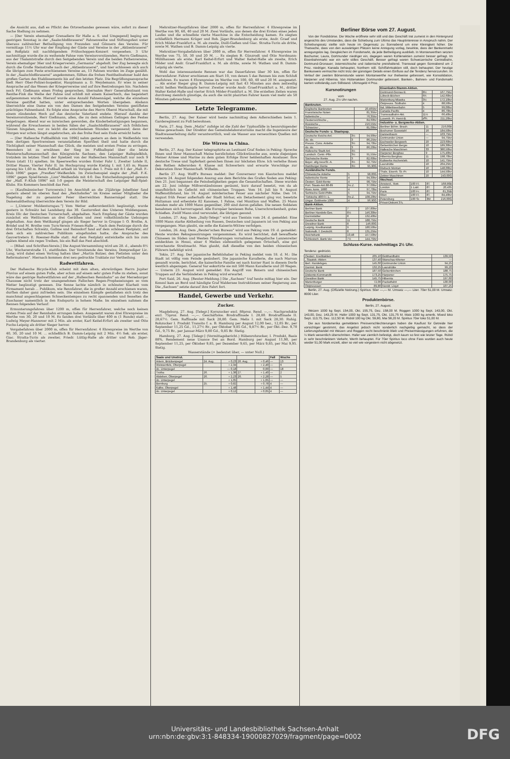die Ansicht aus, daß es Pflicht des Ortsverbandes gewesen wäre, sofort zu dieser Sache Stellung zu nehmen.
— [Der Verein ehemaliger Grenadiere für Halle a. S. und Umgegend] beging am gestrigen Sonntag in der „Saalschloßbrauerei“ Fahnenweihe und Stiftungsfest unter überaus zahlreicher Betheiligung von Freunden und Gönnern des Vereins. Für vormittags 11½ Uhr war der Empfang der Gäste und Vereine in der „Aktienbrauerei“ am Roßplatz mit nachfolgendem Frühschoppen-Konzert vorgesehen. 3 Uhr nachmittags wurde die zu weihende Fahne vom Vereinsvorsitzenden, Herrn Gießmann, aus der Thalamtstraße durch den festgebenden Verein und die beiden Pathenvereine, Verein ehemaliger 36er und Kriegerverein „Germania“ abgeholt. Der Zug bewegte sich durch die Große Steinstraße nach der „Aktienbrauerei“, und hier schlossen sich auch die übrigen zum Feste erschienenen Vereine an, 13 Fahnen wurden im Zuge gezählt. In der „Saalschloßbrauerei“ angekommen, füllten die frohen Festtheilnehmer bald den großen Garten des Etablissements bis auf den letzten Platz. Die Begrüßungsansprache hielt Herr Ober-Polizei-Inspektor, Hauptmann a. D. Weydemann. Er wies in seiner Ansprache auf das Wesen der Kriegervereine und auf ihre Bestrebungen hin. Nachdem noch Frl. Gießmann einen Prolog gesprochen, übernahm Herr Generalleutnant von Renthe-Fink die Weihe der Fahne und schloß mit einem Kaiserhoch, das begeistert aufgenommen wurde. Hierauf wurde eine Anzahl Fahnennägel, welche die einzelnen Vereine gestiftet hatten, unter entsprechenden Worten übergeben. Alsdann überreichte eine Dame ein von den Damen des festgebenden Vereins gestiftetes prächtiges Fahnenband. Es folgte eine Ansprache des Herrn Oberst Marschall, die mit einem zündenden Hoch auf das deutsche Vaterland endete. Hierauf dankte der Vereinsvorsitzende, Herr Gießmann, allen, die zu dem schönen Gelingen des Festes beigetragen. Abend war es inzwischen geworden, die Kinderbelustigungen begannen, während die Erwachsenen in beiden Sälen der „Saalschloßbrauerei“ sich fröhlichen Tänzen hingaben, nur zu leicht die entschiedenen Stunden vergessend; denn der Morgen war schon längst angebrochen, als das frohe Fest sein Ende erreicht hatte.
— [Der Hallesche Fußballklub von 1896] nahm gestern an dem in Weißenfels von dem dortigen Sportvereinen veranstalteten Sportfest theil und hatte durch die Tüchtigkeit seiner Mannschaft das Glück, die meisten und ersten Preise zu erringen. Besonders ist zu erwähnen der Sieg im Fußballspiel über die letzte Meisterschaftsmannschaft des Königreichs Sachsen, den Leipziger Ballspielklub, trotzdem im letzten Theil der Spielzeit von der Halleschen Mannschaft nur noch 9 Mann (statt 11) spielten. Im Speerwerfen wurden Erster Fahr I, Zweiter Lohde II, Dritter Haase, Vierter Fahr II. Im Hochsprung wurde Kietzig I. mit 1,65 m; Haase sprang bis 1,60 m. Beim Fußball erhielt im Vorspiel den 1. Preis mit 8:1 der „Hall. F.-Klub 1896“ gegen „Preußen“-Weißenfels. Im Zwischenspiel siegte der „Hall. F.-K. 1896“ gegen Spiel-Verein „Lion“-Weißenfels mit 4:0. Das Entscheidungsspiel gewann der „Hall. F.-Klub 1896“ mit 1:0 gegen die Meisterschaft des Leipziger Ball-Spiel-Klubs. Ein Kommers beschloß das Fest.
— [Kaufmännischer Turnverein.] Im Anschluß an die 25jährige Jubelfeier fand gestern abend im oberen Saal des „Reichshofes“ im Kreise seiner Mitglieder die Nagelung der zu genannter Feier überreichten Bannernägel statt. Die Damenabtheilung überreichte dem Verein ihr Bild.
— [„Unterer Muldenturngau.“] Vom Wetter außerordentlich begünstigt, wurde gestern in Schwätz bei Landsberg das 30. Gauturnfest des Unteren Muldengaues, Kreis IIIc der Deutschen Turnerschaft, abgehalten. Nach Empfang der Gäste wurden zunächst ein Wettturnen an drei Geräthen und zwei volksthümliche Uebungen abgehalten. Aus dem Wettkampf gingen als Sieger hervor in Gruppe I: O. Brothe, A. Brödel und M. Brothe vom Turn-Verein Friesen-Halle ... Nach dem Festzuge durch die drei Ortschaften Schwätz, Gollme und Reinsdorf fand auf dem schönen Festplatz, auf dem sich ein zahlreiches Publikum eingefunden hatte, die Ansprache des Gauvertreters E. Roesner-Halle statt. Auf dem Festplatz entwickelte sich bis zum späten Abend ein reges Treiben, bis ein Ball das Fest abschloß.
— [Bibel- und Schriften-Verein.] Die August-Versammlung wird am 28. d., abends 8½ Uhr, Wuchererstraße 11, stattfinden. Der Vorsitzende des Vereins, Domprediger Lic. Lang, wird dabei einen Vortrag halten über „Martin Butzer, den Pietisten unter den Reformatoren“. Hiernach kommen drei neu gedruckte Traktate zur Vertheilung.
Radwettfahren.
Der Hallesche Bicycle-Klub scheint mit dem alten, ehrwürdigen Herrn Jupiter Pluvius auf einem guten Fuße, aber schon auf einem sehr guten Fuße zu stehen, sonst wäre das gestrige Radwettfahren auf der „Halleschen Rennbahn“ an der Merseburger Chaussee nicht trotz der unangenehmen Fallschen Regen-Prophezeiungen so vom Wetter begünstigt gewesen. Die Sonne lachte nämlich in schönster Klarheit vom Firmament herab ... Publikum, wie Rennfahrer, die in großer Anzahl erschienen waren, durften daher ganz zufrieden sein. Die einzelnen Kämpfe gestalteten sich trotz des manchmal angeschlagenen Schneckentempos zu recht spannenden und fesselten die Zuschauer namentlich in den Endspurts in hohem Maße. Im einzelnen nahmen die Rennen folgenden Verlauf:
Ermunterungsfahren über 1200 m, offen für Herrenfahrer, welche noch keinen ersten Preis auf der Rennbahn errungen haben. Ausgesetzt waren drei Ehrenpreise im Werthe von 30, 20 und 10 M. Es fanden drei Vorläufe über 400 m (1 Runde) statt ... Ludwig Meyer-Hannover mit 2 Min. als erster, Karl Keitel-Erfurt als zweiter und Otto Fuchs-Leipzig als dritter Sieger hervor.
Vorgabefahren über 2000 m, offen für Herrenfahrer. 4 Ehrenpreise im Werthe von 40, 30, 20 und 10 M. ... schließlich B. Damm-Leipzig mit 2 Min. 4½ Sek. als erster, Giac. Stratta-Turin als zweiter, Friedr. Lüttig-Halle als dritter und Rob. Jäger-Brandenburg als vierter.
Mehrsitzer-Hauptfahren über 2000 m, offen für Herrenfahrer. 4 Ehrenpreise im Werthe von 90, 60, 40 und 20 M. Zwei Vorläufe, aus denen die drei Ersten eines jeden Laufes und die schnellste vierte Maschine in die Entscheidung kamen. Es siegten schließlich Hermann Krüger und Rob. Jäger-Brandenburg als erste, Andr. Graef und Erich Möder-Frankfurt a. M. als zweite, Duill-Gießen und Giac. Stratta-Turin als dritte, sowie M. Wathen und B. Damm-Leipzig als vierte.
Mehrsitzer-Vorgabefahren über 2000 m, offen für Herrenfahrer. 4 Ehrenpreise im Werthe von 75, 50, 30 und 20 M. ... Es siegten B. Günzrodt und Otto Nordmann-Mühlhausen als erste, Karl Keitel-Erfurt und Walter Keitel-Halle als zweite, Erich Möder und Andr. Graef-Frankfurt a. M. als dritte, sowie M. Wathen und B. Damm-Leipzig als vierte.
Wohl das interessanteste Rennen war das Dauerfahren über 30 km, offen für Herrenfahrer. Fahrer erschienen am Start 10, von denen 5 das Rennen bis zum Schluß ausfuhren. Es waren 4 Ehrenpreise im Werthe von 100, 60, 40 und 20 M. ausgesetzt. ... Als erster Sieger ging B. Damm-Leipzig mit fast 43 Minuten aus dem zeitweilig recht heißen Wettkampfe hervor. Zweiter wurde Andr. Graef-Frankfurt a. M., dritter Walter Keitel-Halle und vierter Erich Möder-Frankfurt a. M. Die erzielten Zeiten waren durchweg ziemlich günstige, da auch die nicht plazirten Fahrer kaum viel mehr als 50 Minuten gebrauchten.
Letzte Telegramme.
Berlin, 27. Aug. Der Kaiser wird heute nachmittag dem Adlerschießen beim 1. Garderegiment zu Fuß beiwohnen.
Paris, 27. Aug. Dem „Matin“ zufolge ist die Zahl der Typhusfälle in beunruhigender Weise gewachsen. Der Direktor des Gemeindelaboratoriums macht die Ingenieure der Stadtwasserleitung dafür verantwortlich, weil sie Wasser aus verseuchten Quellen mit verwenden.
Die Wirren in China.
Berlin, 27. Aug. Der Kaiser telegraphirte an Leutnant Graf Soden in Peking: Spreche Ihnen und Ihrer Mannschaft Meine herzlichsten Glückwünsche aus, sowie diejenigen Meiner Armee und Marine zu dem guten Erfolge Ihrer heldenhaften Ausdauer. Ihre deutsche Treue und Tapferkeit gereichen Ihnen zur höchsten Ehre. Ich verleihe Ihnen den Rothen Adlerorden 4. Klasse mit Schwertern und erwarte Vorschläge zur Dekoration Ihrer Mannschaft. Wilhelm.
Berlin 27. Aug. Wolff's Bureau meldet: Der Gouverneur von Kiautschou meldet unterm 24. August folgenden Auszug aus dem Berichte des Grafen Soden aus Peking: Den 21. Juni begannen die Feindseligkeiten gegen die Gesandtschaften. Diese wurden am 22. Juni infolge Mißverständnisses geräumt, kurz darauf besetzt, von da ab unaufhörlich im Gefecht mit chinesischen Truppen. Vom 16. Juli bis 9. August Waffenstillstand, bis 14. August mörderisches Feuer aus nächster Nähe. Den 14. August früh Feuer außerhalb der Stadt hörbar, ein Detachement ging vor, besetzte Huttaman und erbeutete 82 Kanonen, 1 Fahne, viel Munition und Waffen. 25 Mann standen mehr als 1000 Mann gegenüber, 200 sind davon gefallen. Die neuen Soldaten benahmen sich hervorragend. Alle Europäer bewiesen Ruhe, Unerschrockenheit, gutes Schießen. Zwölf Mann sind verwundet, die übrigen gesund.
London, 27. Aug. Dem „Daily-Telegr.“ wird aus Tientsin vom 24. d. gemeldet: Eine 1000 Mann starke Abtheilung von Russen, Deutschen und Japanern ist von Peking aus vorgegangen. Man glaubt, sie solle die Kaiserin-Wittwe verfolgen.
London, 26. Aug. Dem „Reuter'schen Bureau“ wird aus Peking vom 19. d. gemeldet: Heute wurden Rekognoszirungen vorgenommen. Es wird berichtet, daß bewaffnete Chinesen im Süden und Westen Plünderungen vornahmen. Bengalische Lanzenreiter entdeckten in Housi, einer 4 Meilen südwestlich gelegenen Ortschaft, eine gut verschanzte Streitmacht. Man glaubt, daß dieselbe von den beiden chinesischen Führern befehligt wird.
Tokio, 27. Aug. Der japanische Befehlshaber in Peking meldet vom 18. d. M.: Die Stadt ist völlig vom Feinde gesäubert. Die japanische Kavallerie, die nach Marvan gesandt wurde, berichtet, die kaiserliche Familie sei nach kurzer Rast in diesem Dorfe westlich abgezogen. General Var eskortirte sie mit 500 Mann Kavallerie und 20 Wagen. — Unterm 23. August wird gemeldet: Ein Angriff von Boxern und chinesischen Truppen auf die Verbündeten in Peking wird erwartet.
Port Said, 26. Aug. [Reuter-Meldung.] Die „Sachsen“ traf heute mittag hier ein. Der Konsul kam an Bord und händigte Graf Waldersee Instruktionen seiner Regierung aus. Die „Sachsen“ setzte darauf ihre Fahrt fort.
Handel, Gewerbe und Verkehr.
Zucker.
Magdeburg, 27. Aug. [Telegr.] Kornzucker excl. 88proz. Rend. —,—. Nachprodukte excl. 75proz. Rend. —,—. Geschäftslos. Brodraffinade I. 28,80. Brodraffinade II. 28,67½. Gem. Raffinade mit Sack 28,80. Gem. Melis I. mit Sack 28,30. Ruhig. Rohzucker I. Produkt Transito f. a. B. Hamburg per August 12,00 bez., 12,05 Br., per September 11,25 Gd., 11,27½ Br., per Oktober 9,85 Gd., 9,87½ Br., per Okt.-Dez. 9,70 Gd., 9,75 Br., per Januar-März 9,80 Gd., 9,85 Br. Stetig.
Hamburg, 27. Aug. [Telegr.] (Vormittagsbericht.) Rübenrohzucker, I. Produkt, Basis 88%, Rendement neue Usance frei an Bord. Hamburg per August 11,90, per September 11,25, per Oktober 9,85, per Dezember 9,65, per März 9,85, per Mai 9,95. Stetig.
Wasserstände (+ bedeutet über, — unter Null.)
| Saale und Unstrut. | | | | | Fall | Wuchs |
| --- | --- | --- | --- | --- | --- | --- |
| Artern, Brückenpegel | 24. Aug. | + 0,23 | 26. Aug. | + 0,46 | — | 13 |
| Weissenfels, Oberpegel | | + 2,34 | | + 2,40 | — | 6 |
| do. Unterpegel | | — 0,18 | | 0,00 | — | 18 |
| Trotha | 26. | + 1,38 | 27. | + 1,40 | — | 2 |
| Alsleben, Oberpegel | 26. | + 2,23 | 26. | + 2,28 | — | 5 |
| do. Unterpegel | | + 1,05 | | + 1,05 | — | — |
| Bernburg | 25. | + 0,82 | | + 0,78 | 4 | — |
| Kalbe, Oberpegel | | + 1,48 | | + 1,44 | 4 | — |
| do. Unterpegel | | + 0,12 | | + 0,05 | 4 | — |
Berliner Börse vom 27. August.
Von der Fondsbörse. Die Woche eröffnete sehr still und das Geschäft trat zumeist in den Hintergrund angesichts des Umstandes, dass die Schiebung zum Ultimo das Hauptinteresse in Anspruch nahm. Der Schiebungssatz stellte sich heute im Gegensatz zu Sonnabend um eine Kleinigkeit höher. Die Thatsache, dass von den auswärtigen Plätzen keine Anregung vorlag, bewirkte, dass der Bankenmarkt anregungslos lag. Desgleichen im Fondsmarkt, da jede Betheiligung ausblieb. In Montanwerthen setzten Bochumer, Laura, Dortmunder niedriger ein, dagegen waren Kohlenaktien zumeist besser gefragt. Im Eisenbahnmarkt war ein sehr stilles Geschäft. Besser gefragt waren Schweizerische Centralbahn, Dortmund-Gronauer; österreichische und italienische preishaltend. Transvaal gegen Sonnabend um 2 Proz. niedriger, Kanada behauptet, Northern still. Schiffahrtsaktien still, doch behauptet. Der heutige Bankusweis vermochte nicht trotz der günstigen Details einen Einfluss auf die Tendenz hervorzurufen. Im Verlauf der zweiten Börsenstunde waren Montanwerthe nur theilweise gebessert, wie Konsolidation, Harpener und Hibernia. Von Hüttenaktien Dortmunder gebessert. Banken-, Bahnen- und Fondsmarkt kamen vollständig zum Stillstand. Ultimogeld 4 Proz.
Kursnotirungen
vom
27. Aug. 2½ Uhr nachm.
| Banknoten. | |
| --- | --- |
| Englische Banknoten | 20,465bz |
| Französische Noten | 81,35bz |
| Italienische „ | 76,35bz |
| Oesterreichische „ | 84,60bz |
| Russische „ | 216,55bz |
| Schweizer „ | 81,00bz |
| Deutsche Fonds- u. Staatspap. | | |
| --- | --- | --- |
| Deutsche Reichs-Anl. | 3½ | 94,90bz |
| do. do. | 3 | 86,25bz |
| Preuss. Cons. Anleihe | 3½ | 94,70bz |
| do. do. | 3 | 86,20bz |
| Hallesche Stadt-Anl. | 3½ | |
| Landsch. Centr.-Pfbr. | 3½ | 91,55bz |
| Sächsische Rente | 3 | 82,60bz |
| Bayer. allg.neueSt.-A. | 3½ | 92,75bz |
| Hamburger Rente | 3½ | 95,90G |
| Ausländische Fonds. | | |
| --- | --- | --- |
| Chinesische Anleihe | 5 | 98,00G |
| Italienische Rente | 4 | 94,30bz |
| Oesterr. Gold-Rente | 4 | 98,75bz |
| Port. Staats-Anl.88-89 | frc.Z. | 37,00bz |
| Russ. kons. 1880 | 4 | 97,70bz |
| Serbische Gold-Pfdbr. | 5 | 94,75bz |
| Türkische 400 Fr.-L. | frc.Z. | 108,20bz |
| Ungar. Goldrente 1000 | 4 | 96,90G |
| Bank-Aktien. | | |
| --- | --- | --- |
| Berliner Bank | 7 | 107,80bz |
| Berliner Handels-Ges. | 8½ | 146,30bz |
| Darmstädter | 8 | 132,40bz |
| Deutsche Bank | 11 | 188,75bz |
| Dresdner Bank | 8 | 146,00G |
| Leipzig. Kreditanstalt | 9 | 180,50bz |
| Nationalb. f. Deutschl. | 8 | 131,25bz |
| Reichsbank | 10,48 | 157,50bz |
| Schlesisch. Bank-Ver. | 7½ | 144,75bz |
| Eisenbahn-Stamm-Aktien. | | |
| --- | --- | --- |
| Dortmund-Gronau E. | 8½ | 167,75bz |
| Lübeck-Büchen | 6¾ | 142,60bz |
| Marienburg Mlawka | 3½ | 172,10bz |
| Ostpreuss. Südbahn | 4 | 88,50bz |
| Ital. Mittelmeerbahn | 5 | 99,00bz |
| Canada Pacific | 4 | 86,70bz |
| Transvaalbahn-Akt. | 11½ | 66,40bz |
| Luxemb. Pr. Henri-B. | 4⅗ | 211,20bz |
| Industrie- u. Bergwerks-Aktien. | | |
| --- | --- | --- |
| Berliner Böhm. Brauh. | 11 | 216,00B |
| Bochumer Gussstahl | 16 | 184,50bz |
| Dannenbaum | — | 103,75bz |
| Dortmunder Union | — | 94,75bz |
| Eschweiler Bergwerk | 20 | 223,60bz |
| Gelsenkirchen Bergw. | 10 | 189,30bz |
| Hallesche Maschinen | 33 | 380,50bz |
| Harpener Bergbau | 9 | 175,40bz |
| Hibernia Bergbau | 11 | 198,70bz |
| Kaliwerke Aschersleb. | 10 | 141,75bz |
| Laurahütte | 10 | 204,25bz |
| Riebeck Montan | 10 | 148,00bz |
| Thale, Eisenh. St.-Pr. | 10 | 144,50bz |
| Zeitzer Maschinen | 20 | 243,00G |
| Wechsel. | | | |
| --- | --- | --- | --- |
| Amsterd., Rott. | 100 Fl. | 8T. | 168,90B |
| London | 1 Lstrl. | 8T. | 20,435 |
| Paris | 100 Fr. | 8T. | 81,35B |
| Wien | 100 Fl. | 8T. | 84,40bz |
| Petersburg | 100 Sr. | 3M | 216,00G |
| Privat-Diskont 3⅞. | | | |
Schluss-Kurse. nachmittags 2½ Uhr.
Tendenz: gedrückt.
| Oesterr. Kreditaktien | 205,10 | Gotthardbahn | 139,50 |
| „ Staatsb.-Aktien | 137,40 | Warschau-Wiener | — |
| Berl. Handelsges. | 145,60 | Dortmunder Union | 94,25 |
| Darmst. Bank | 132,25 | Laurahütte | 99,20 |
| Deutsche Bank | 187,50 | Gelsenkirchen | 188,75 |
| Diskonto-Kommandit | 173,25 | Harpener | 175,75 |
| Dresdner Bank | 145,75 | Hibernia | 197,60 |
| Marienburger | 72,00 | Packetfahrt | 130,00 |
| Ostpreussen | 89,80 | Nordd. Lloyd | 107,25 |
Berlin, 27. Aug. (Offizielle Notirung.) Spiritus: 50er —,— M. Umsatz —,— Liter. 70er 51,00 M. Umsatz: 8000 Liter.
Produktenbörse.
Berlin, 27. August.
Weizen 1000 kg Sept. 154,00, Okt. 155,75, Dez. 158,00 M. Roggen 1000 kg Sept. 143,00, Okt. 143,00, Dez. 143,25 M. Hafer 1000 kg Sept. 131,75, Okt. 131,75 M. Mais 1000 kg amerik. Mixed loko Sept. 113,75, Dez. 112,50 M. Rüböl 100 kg Okt. 59,80, Mai 58,20 M. Spiritus 70er loko 51,00 M.
Die aus Nordamerika gemeldeten Preisverschlechterungen haben die Kauflust für Getreide hier vorsichtiger gestimmt, das Angebot jedoch nicht sonderlich nachgiebig gemacht, so dass der Lieferungshandel mit Weizen und Roggen recht beschränkt blieb und Preisermässigungen erfuhren, die ¼ Mark wesentlich überschritten. Hafer war ziemlich befestigt, doch kaum so fest wie letzter Tage. Rüböl in sehr beschränktem Verkehr, Werth behauptet. Für 70er Spiritus loco ohne Fass wurden auch heute wieder 51,00 Mark erzielt, aber so viel wie vorgestern nicht abgesetzt.
Universitäts- und Landesbibliothek Sachsen-Anhalt
urn:nbn:de:gbv:3:1-848334-19000827029/fragment/page=0002
DFG